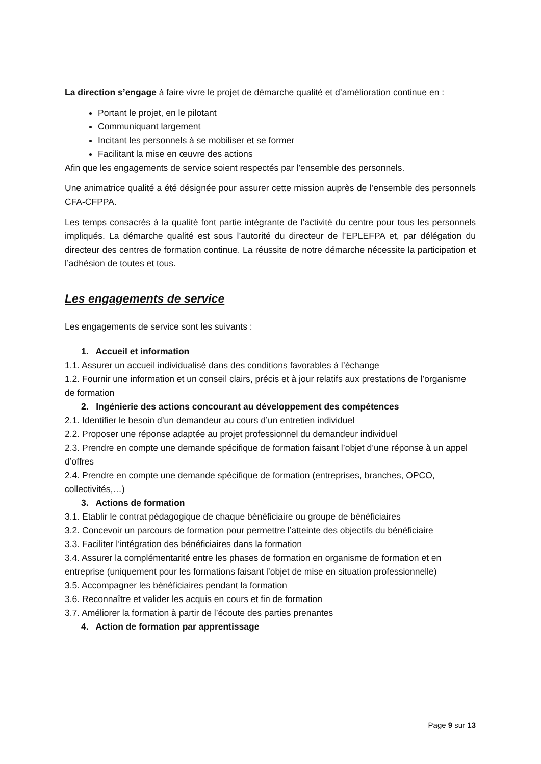La direction s’engage à faire vivre le projet de démarche qualité et d’amélioration continue en :
Portant le projet, en le pilotant
Communiquant largement
Incitant les personnels à se mobiliser et se former
Facilitant la mise en œuvre des actions
Afin que les engagements de service soient respectés par l’ensemble des personnels.
Une animatrice qualité a été désignée pour assurer cette mission auprès de l’ensemble des personnels CFA-CFPPA.
Les temps consacrés à la qualité font partie intégrante de l’activité du centre pour tous les personnels impliqués. La démarche qualité est sous l’autorité du directeur de l’EPLEFPA et, par délégation du directeur des centres de formation continue. La réussite de notre démarche nécessite la participation et l’adhésion de toutes et tous.
Les engagements de service
Les engagements de service sont les suivants :
1. Accueil et information
1.1. Assurer un accueil individualisé dans des conditions favorables à l’échange
1.2. Fournir une information et un conseil clairs, précis et à jour relatifs aux prestations de l’organisme de formation
2. Ingénierie des actions concourant au développement des compétences
2.1. Identifier le besoin d’un demandeur au cours d’un entretien individuel
2.2. Proposer une réponse adaptée au projet professionnel du demandeur individuel
2.3. Prendre en compte une demande spécifique de formation faisant l’objet d’une réponse à un appel d’offres
2.4. Prendre en compte une demande spécifique de formation (entreprises, branches, OPCO, collectivités,…)
3. Actions de formation
3.1. Etablir le contrat pédagogique de chaque bénéficiaire ou groupe de bénéficiaires
3.2. Concevoir un parcours de formation pour permettre l’atteinte des objectifs du bénéficiaire
3.3. Faciliter l’intégration des bénéficiaires dans la formation
3.4. Assurer la complémentarité entre les phases de formation en organisme de formation et en entreprise (uniquement pour les formations faisant l’objet de mise en situation professionnelle)
3.5. Accompagner les bénéficiaires pendant la formation
3.6. Reconnaître et valider les acquis en cours et fin de formation
3.7. Améliorer la formation à partir de l’écoute des parties prenantes
4. Action de formation par apprentissage
Page 9 sur 13